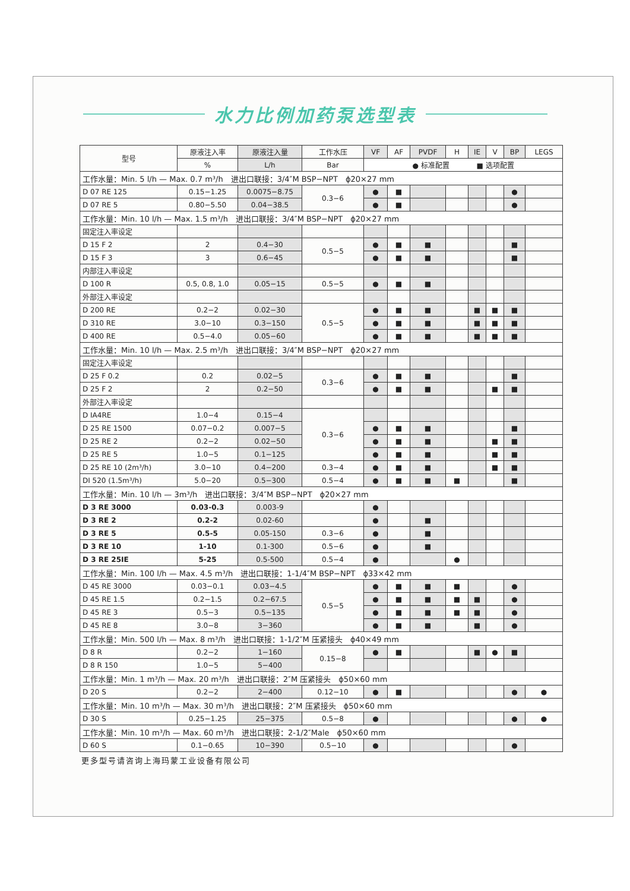水力比例加药泵选型表
| 型号 | 原液注入率 | 原液注入量 | 工作水压 | VF | AF | PVDF | H | IE | V | BP | LEGS |
| --- | --- | --- | --- | --- | --- | --- | --- | --- | --- | --- | --- |
| | % | L/h | Bar | ● 标准配置 ■ 选项配置 | | | | | | | |
| 工作水量：Min. 5 l/h — Max. 0.7 m³/h 进出口联接：3/4″M BSP−NPT ϕ20×27 mm | | | | | | | | | | | |
| D 07 RE 125 | 0.15−1.25 | 0.0075−8.75 | 0.3−6 | ● | ■ | | | | | ● | |
| D 07 RE 5 | 0.80−5.50 | 0.04−38.5 | | ● | ■ | | | | | ● | |
| 工作水量：Min. 10 l/h — Max. 1.5 m³/h 进出口联接：3/4″M BSP−NPT ϕ20×27 mm | | | | | | | | | | | |
| 固定注入率设定 | | | | | | | | | | | |
| D 15 F 2 | 2 | 0.4−30 | 0.5−5 | ● | ■ | ■ | | | | ■ | |
| D 15 F 3 | 3 | 0.6−45 | | ● | ■ | ■ | | | | ■ | |
| 内部注入率设定 | | | | | | | | | | | |
| D 100 R | 0.5, 0.8, 1.0 | 0.05−15 | 0.5−5 | ● | ■ | ■ | | | | | |
| 外部注入率设定 | | | | | | | | | | | |
| D 200 RE | 0.2−2 | 0.02−30 | 0.5−5 | ● | ■ | ■ | | ■ | ■ | ■ | |
| D 310 RE | 3.0−10 | 0.3−150 | | ● | ■ | ■ | | ■ | ■ | ■ | |
| D 400 RE | 0.5−4.0 | 0.05−60 | | ● | ■ | ■ | | ■ | ■ | ■ | |
| 工作水量：Min. 10 l/h — Max. 2.5 m³/h 进出口联接：3/4″M BSP−NPT ϕ20×27 mm | | | | | | | | | | | |
| 固定注入率设定 | | | | | | | | | | | |
| D 25 F 0.2 | 0.2 | 0.02−5 | 0.3−6 | ● | ■ | ■ | | | | ■ | |
| D 25 F 2 | 2 | 0.2−50 | | ● | ■ | ■ | | | ■ | ■ | |
| 外部注入率设定 | | | | | | | | | | | |
| D IA4RE | 1.0−4 | 0.15−4 | 0.3−6 | | | | | | | | |
| D 25 RE 1500 | 0.07−0.2 | 0.007−5 | | ● | ■ | ■ | | | | ■ | |
| D 25 RE 2 | 0.2−2 | 0.02−50 | | ● | ■ | ■ | | | ■ | ■ | |
| D 25 RE 5 | 1.0−5 | 0.1−125 | | ● | ■ | ■ | | | ■ | ■ | |
| D 25 RE 10 (2m³/h) | 3.0−10 | 0.4−200 | 0.3−4 | ● | ■ | ■ | | | ■ | ■ | |
| DI 520 (1.5m³/h) | 5.0−20 | 0.5−300 | 0.5−4 | ● | ■ | ■ | ■ | | | ■ | |
| 工作水量：Min. 10 l/h — 3m³/h 进出口联接：3/4″M BSP−NPT ϕ20×27 mm | | | | | | | | | | | |
| D 3 RE 3000 | 0.03-0.3 | 0.003-9 | | ● | | | | | | | |
| D 3 RE 2 | 0.2-2 | 0.02-60 | | ● | | ■ | | | | | |
| D 3 RE 5 | 0.5-5 | 0.05-150 | 0.3−6 | ● | | ■ | | | | | |
| D 3 RE 10 | 1-10 | 0.1-300 | 0.5−6 | ● | | ■ | | | | | |
| D 3 RE 25IE | 5-25 | 0.5-500 | 0.5−4 | ● | | | ● | | | | |
| 工作水量：Min. 100 l/h — Max. 4.5 m³/h 进出口联接：1-1/4″M BSP−NPT ϕ33×42 mm | | | | | | | | | | | |
| D 45 RE 3000 | 0.03−0.1 | 0.03−4.5 | 0.5−5 | ● | ■ | ■ | ■ | | | ● | |
| D 45 RE 1.5 | 0.2−1.5 | 0.2−67.5 | | ● | ■ | ■ | ■ | ■ | | ● | |
| D 45 RE 3 | 0.5−3 | 0.5−135 | | ● | ■ | ■ | ■ | ■ | | ● | |
| D 45 RE 8 | 3.0−8 | 3−360 | | ● | ■ | ■ | | ■ | | ● | |
| 工作水量：Min. 500 l/h — Max. 8 m³/h 进出口联接：1-1/2″M 压紧接头 ϕ40×49 mm | | | | | | | | | | | |
| D 8 R | 0.2−2 | 1−160 | 0.15−8 | ● | ■ | | | ■ | ● | ■ | |
| D 8 R 150 | 1.0−5 | 5−400 | | | | | | | | | |
| 工作水量：Min. 1 m³/h — Max. 20 m³/h 进出口联接：2″M 压紧接头 ϕ50×60 mm | | | | | | | | | | | |
| D 20 S | 0.2−2 | 2−400 | 0.12−10 | ● | ■ | | | | | ● | ● |
| 工作水量：Min. 10 m³/h — Max. 30 m³/h 进出口联接：2″M 压紧接头 ϕ50×60 mm | | | | | | | | | | | |
| D 30 S | 0.25−1.25 | 25−375 | 0.5−8 | ● | | | | | | ● | ● |
| 工作水量：Min. 10 m³/h — Max. 60 m³/h 进出口联接：2-1/2″Male ϕ50×60 mm | | | | | | | | | | | |
| D 60 S | 0.1−0.65 | 10−390 | 0.5−10 | ● | | | | | | ● | |
更多型号请咨询上海玛蒙工业设备有限公司